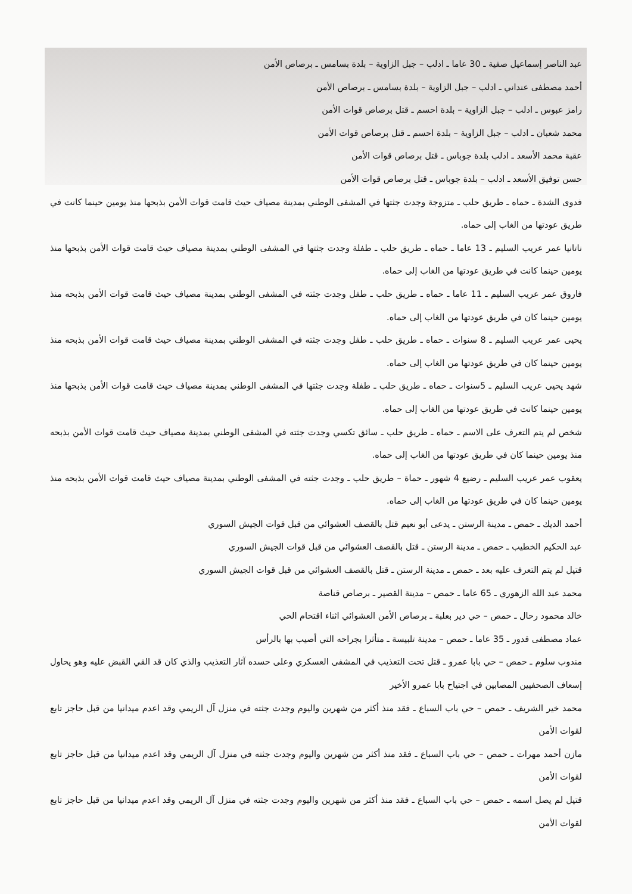عبد الناصر إسماعيل صفية ـ 30 عاما ـ ادلب – جبل الزاوية – بلدة بسامس ـ برصاص الأمن
أحمد مصطفى عنداني ـ ادلب – جبل الزاوية – بلدة بسامس ـ برصاص الأمن
رامز عبوس ـ ادلب – جبل الزاوية – بلدة احسم ـ قتل برصاص قوات الأمن
محمد شعبان ـ ادلب – جبل الزاوية – بلدة احسم ـ قتل برصاص قوات الأمن
عقبة محمد الأسعد ـ ادلب بلدة جوباس ـ قتل برصاص قوات الأمن
حسن توفيق الأسعد ـ ادلب – بلدة جوباس ـ قتل برصاص قوات الأمن
فدوى الشدة ـ حماه ـ طريق حلب ـ متزوجة وجدت جثتها في المشفى الوطني بمدينة مصياف حيث قامت قوات الأمن بذبحها منذ يومين حينما كانت في طريق عودتها من الغاب إلى حماه.
ناتانيا عمر عريب السليم ـ 13 عاما ـ حماه ـ طريق حلب ـ طفلة وجدت جثتها في المشفى الوطني بمدينة مصياف حيث قامت قوات الأمن بذبحها منذ يومين حينما كانت في طريق عودتها من الغاب إلى حماه.
فاروق عمر عريب السليم ـ 11 عاما ـ حماه ـ طريق حلب ـ طفل وجدت جثته في المشفى الوطني بمدينة مصياف حيث قامت قوات الأمن بذبحه منذ يومين حينما كان في طريق عودتها من الغاب إلى حماه.
يحيى عمر عريب السليم ـ 8 سنوات ـ حماه ـ طريق حلب ـ طفل وجدت جثته في المشفى الوطني بمدينة مصياف حيث قامت قوات الأمن بذبحه منذ يومين حينما كان في طريق عودتها من الغاب إلى حماه.
شهد يحيى عريب السليم ـ 5سنوات ـ حماه ـ طريق حلب ـ طفلة وجدت جثتها في المشفى الوطني بمدينة مصياف حيث قامت قوات الأمن بذبحها منذ يومين حينما كانت في طريق عودتها من الغاب إلى حماه.
شخص لم يتم التعرف على الاسم ـ حماه ـ طريق حلب ـ سائق تكسي وجدت جثته في المشفى الوطني بمدينة مصياف حيث قامت قوات الأمن بذبحه منذ يومين حينما كان في طريق عودتها من الغاب إلى حماه.
يعقوب عمر عريب السليم ـ رضيع 4 شهور ـ حماة – طريق حلب ـ وجدت جثته في المشفى الوطني بمدينة مصياف حيث قامت قوات الأمن بذبحه منذ يومين حينما كان في طريق عودتها من الغاب إلى حماه.
أحمد الديك ـ حمص ـ مدينة الرستن ـ يدعى أبو نعيم قتل بالقصف العشوائي من قبل قوات الجيش السوري
عبد الحكيم الخطيب ـ حمص ـ مدينة الرستن ـ قتل بالقصف العشوائي من قبل قوات الجيش السوري
قتيل لم يتم التعرف عليه بعد ـ حمص ـ مدينة الرستن ـ قتل بالقصف العشوائي من قبل قوات الجيش السوري
محمد عبد الله الزهوري ـ 65 عاما ـ حمص – مدينة القصير ـ برصاص قناصة
خالد محمود رحال ـ حمص – حي دير بعلبة ـ برصاص الأمن العشوائي اثناء اقتحام الحي
عماد مصطفى قدور ـ 35 عاما ـ حمص – مدينة تلبيسة ـ متأثرا بجراحه التي أصيب بها بالرأس
مندوب سلوم ـ حمص – حي بابا عمرو ـ قتل تحت التعذيب في المشفى العسكري وعلى حسده آثار التعذيب والذي كان قد القي القبض عليه وهو يحاول إسعاف الصحفيين المصابين في اجتياح بابا عمرو الأخير
محمد خير الشريف ـ حمص – حي باب السباع ـ فقد منذ أكثر من شهرين واليوم وجدت جثته في منزل آل الريمي وقد اعدم ميدانيا من قبل حاجز تابع لقوات الأمن
مازن أحمد مهرات ـ حمص – حي باب السباع ـ فقد منذ أكثر من شهرين واليوم وجدت جثته في منزل آل الريمي وقد اعدم ميدانيا من قبل حاجز تابع لقوات الأمن
قتيل لم يصل اسمه ـ حمص – حي باب السباع ـ فقد منذ أكثر من شهرين واليوم وجدت جثته في منزل آل الريمي وقد اعدم ميدانيا من قبل حاجز تابع لقوات الأمن